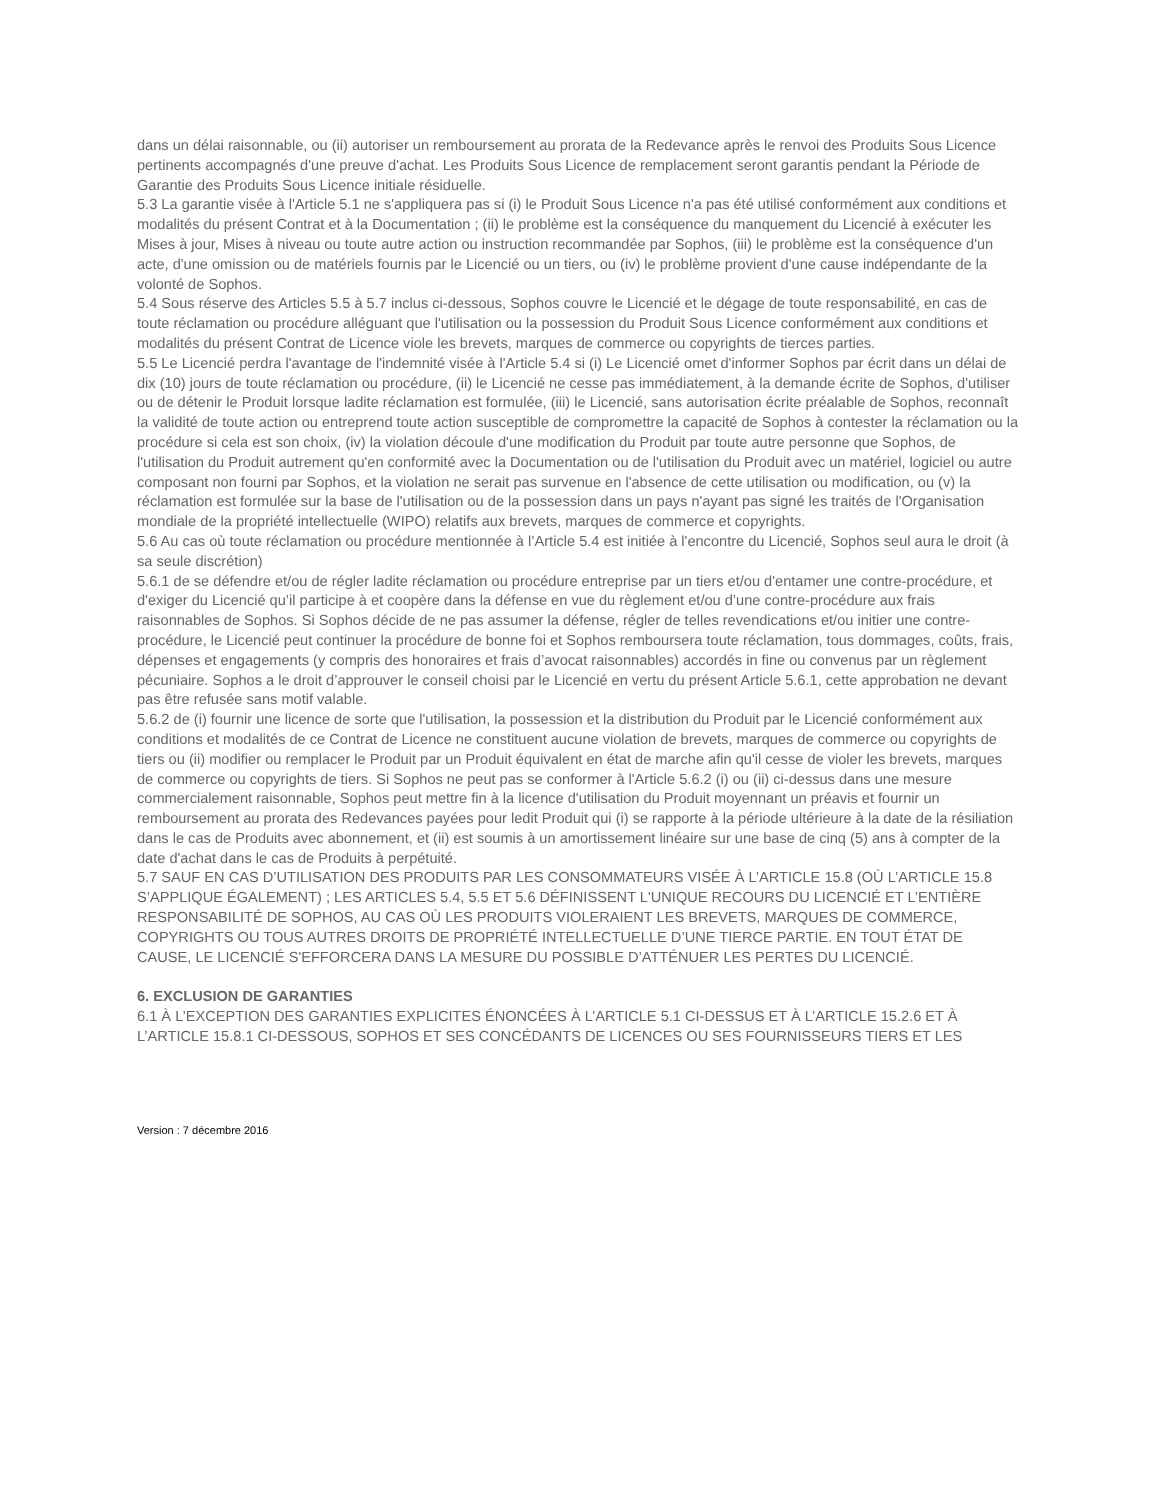dans un délai raisonnable, ou (ii) autoriser un remboursement au prorata de la Redevance après le renvoi des Produits Sous Licence pertinents accompagnés d'une preuve d'achat. Les Produits Sous Licence de remplacement seront garantis pendant la Période de Garantie des Produits Sous Licence initiale résiduelle.
5.3 La garantie visée à l'Article 5.1 ne s'appliquera pas si (i) le Produit Sous Licence n'a pas été utilisé conformément aux conditions et modalités du présent Contrat et à la Documentation ; (ii) le problème est la conséquence du manquement du Licencié à exécuter les Mises à jour, Mises à niveau ou toute autre action ou instruction recommandée par Sophos, (iii) le problème est la conséquence d'un acte, d'une omission ou de matériels fournis par le Licencié ou un tiers, ou (iv) le problème provient d'une cause indépendante de la volonté de Sophos.
5.4 Sous réserve des Articles 5.5 à 5.7 inclus ci-dessous, Sophos couvre le Licencié et le dégage de toute responsabilité, en cas de toute réclamation ou procédure alléguant que l'utilisation ou la possession du Produit Sous Licence conformément aux conditions et modalités du présent Contrat de Licence viole les brevets, marques de commerce ou copyrights de tierces parties.
5.5 Le Licencié perdra l'avantage de l'indemnité visée à l'Article 5.4 si (i) Le Licencié omet d'informer Sophos par écrit dans un délai de dix (10) jours de toute réclamation ou procédure, (ii) le Licencié ne cesse pas immédiatement, à la demande écrite de Sophos, d'utiliser ou de détenir le Produit lorsque ladite réclamation est formulée, (iii) le Licencié, sans autorisation écrite préalable de Sophos, reconnaît la validité de toute action ou entreprend toute action susceptible de compromettre la capacité de Sophos à contester la réclamation ou la procédure si cela est son choix, (iv) la violation découle d'une modification du Produit par toute autre personne que Sophos, de l'utilisation du Produit autrement qu'en conformité avec la Documentation ou de l'utilisation du Produit avec un matériel, logiciel ou autre composant non fourni par Sophos, et la violation ne serait pas survenue en l'absence de cette utilisation ou modification, ou (v) la réclamation est formulée sur la base de l'utilisation ou de la possession dans un pays n'ayant pas signé les traités de l'Organisation mondiale de la propriété intellectuelle (WIPO) relatifs aux brevets, marques de commerce et copyrights.
5.6 Au cas où toute réclamation ou procédure mentionnée à l’Article 5.4 est initiée à l'encontre du Licencié, Sophos seul aura le droit (à sa seule discrétion)
5.6.1 de se défendre et/ou de régler ladite réclamation ou procédure entreprise par un tiers et/ou d'entamer une contre-procédure, et d'exiger du Licencié qu’il participe à et coopère dans la défense en vue du règlement et/ou d’une contre-procédure aux frais raisonnables de Sophos. Si Sophos décide de ne pas assumer la défense, régler de telles revendications et/ou initier une contre-procédure, le Licencié peut continuer la procédure de bonne foi et Sophos remboursera toute réclamation, tous dommages, coûts, frais, dépenses et engagements (y compris des honoraires et frais d’avocat raisonnables) accordés in fine ou convenus par un règlement pécuniaire. Sophos a le droit d’approuver le conseil choisi par le Licencié en vertu du présent Article 5.6.1, cette approbation ne devant pas être refusée sans motif valable.
5.6.2 de (i) fournir une licence de sorte que l'utilisation, la possession et la distribution du Produit par le Licencié conformément aux conditions et modalités de ce Contrat de Licence ne constituent aucune violation de brevets, marques de commerce ou copyrights de tiers ou (ii) modifier ou remplacer le Produit par un Produit équivalent en état de marche afin qu'il cesse de violer les brevets, marques de commerce ou copyrights de tiers. Si Sophos ne peut pas se conformer à l'Article 5.6.2 (i) ou (ii) ci-dessus dans une mesure commercialement raisonnable, Sophos peut mettre fin à la licence d'utilisation du Produit moyennant un préavis et fournir un remboursement au prorata des Redevances payées pour ledit Produit qui (i) se rapporte à la période ultérieure à la date de la résiliation dans le cas de Produits avec abonnement, et (ii) est soumis à un amortissement linéaire sur une base de cinq (5) ans à compter de la date d'achat dans le cas de Produits à perpétuité.
5.7 SAUF EN CAS D’UTILISATION DES PRODUITS PAR LES CONSOMMATEURS VISÉE À L’ARTICLE 15.8 (OÙ L’ARTICLE 15.8 S’APPLIQUE ÉGALEMENT) ; LES ARTICLES 5.4, 5.5 ET 5.6 DÉFINISSENT L'UNIQUE RECOURS DU LICENCIÉ ET L’ENTIÈRE RESPONSABILITÉ DE SOPHOS, AU CAS OÙ LES PRODUITS VIOLERAIENT LES BREVETS, MARQUES DE COMMERCE, COPYRIGHTS OU TOUS AUTRES DROITS DE PROPRIÉTÉ INTELLECTUELLE D’UNE TIERCE PARTIE. EN TOUT ÉTAT DE CAUSE, LE LICENCIÉ S'EFFORCERA DANS LA MESURE DU POSSIBLE D’ATTÉNUER LES PERTES DU LICENCIÉ.
6. EXCLUSION DE GARANTIES
6.1 À L’EXCEPTION DES GARANTIES EXPLICITES ÉNONCÉES À L’ARTICLE 5.1 CI-DESSUS ET À L’ARTICLE 15.2.6 ET À L’ARTICLE 15.8.1 CI-DESSOUS, SOPHOS ET SES CONCÉDANTS DE LICENCES OU SES FOURNISSEURS TIERS ET LES
Version : 7 décembre 2016